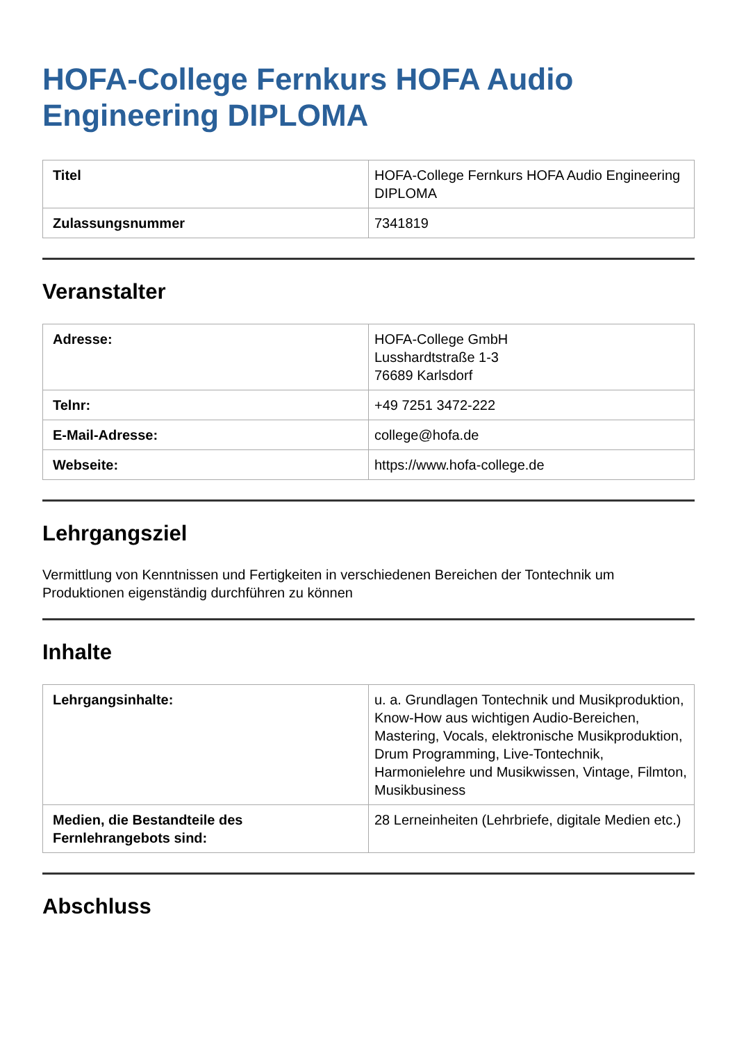HOFA-College Fernkurs HOFA Audio Engineering DIPLOMA
| Titel | HOFA-College Fernkurs HOFA Audio Engineering DIPLOMA |
| Zulassungsnummer | 7341819 |
Veranstalter
| Adresse: | HOFA-College GmbH Lusshardtstraße 1-3 76689 Karlsdorf |
| Telnr: | +49 7251 3472-222 |
| E-Mail-Adresse: | college@hofa.de |
| Webseite: | https://www.hofa-college.de |
Lehrgangsziel
Vermittlung von Kenntnissen und Fertigkeiten in verschiedenen Bereichen der Tontechnik um Produktionen eigenständig durchführen zu können
Inhalte
| Lehrgangsinhalte: | u. a. Grundlagen Tontechnik und Musikproduktion, Know-How aus wichtigen Audio-Bereichen, Mastering, Vocals, elektronische Musikproduktion, Drum Programming, Live-Tontechnik, Harmonielehre und Musikwissen, Vintage, Filmton, Musikbusiness |
| Medien, die Bestandteile des Fernlehrangebots sind: | 28 Lerneinheiten (Lehrbriefe, digitale Medien etc.) |
Abschluss